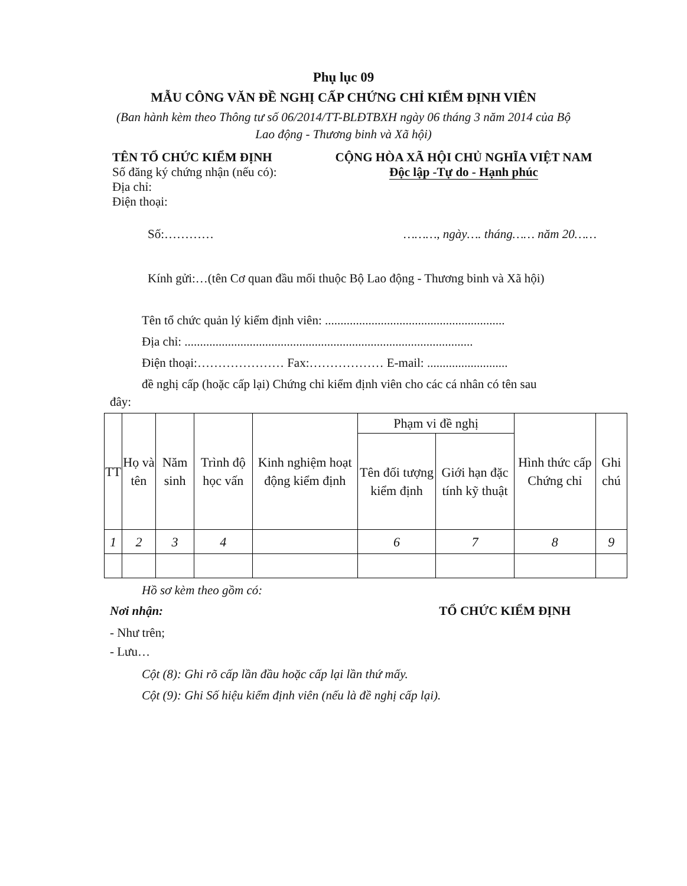Phụ lục 09
MẪU CÔNG VĂN ĐỀ NGHỊ CẤP CHỨNG CHỈ KIỂM ĐỊNH VIÊN
(Ban hành kèm theo Thông tư số 06/2014/TT-BLĐTBXH ngày 06 tháng 3 năm 2014 của Bộ Lao động - Thương binh và Xã hội)
TÊN TỔ CHỨC KIỂM ĐỊNH
Số đăng ký chứng nhận (nếu có):
Địa chỉ:
Điện thoại:
CỘNG HÒA XÃ HỘI CHỦ NGHĨA VIỆT NAM
Độc lập -Tự do - Hạnh phúc
Số:………… ………, ngày…. tháng…… năm 20……
Kính gửi:…(tên Cơ quan đầu mối thuộc Bộ Lao động - Thương binh và Xã hội)
Tên tổ chức quản lý kiểm định viên: ..........................................................
Địa chỉ: .............................................................................................
Điện thoại:………………… Fax:……………… E-mail: ..........................
đề nghị cấp (hoặc cấp lại) Chứng chỉ kiểm định viên cho các cá nhân có tên sau
đây:
| TT | Họ và tên | Năm sinh | Trình độ học vấn | Kinh nghiệm hoạt động kiểm định | Phạm vi đề nghị | | Hình thức cấp Chứng chỉ | Ghi chú |
| --- | --- | --- | --- | --- | --- | --- | --- | --- |
| | | | | | Tên đối tượng kiểm định | Giới hạn đặc tính kỹ thuật | | |
| 1 | 2 | 3 | 4 | | 6 | 7 | 8 | 9 |
Hồ sơ kèm theo gồm có:
Nơi nhận: TỔ CHỨC KIỂM ĐỊNH
- Như trên;
- Lưu…
Cột (8): Ghi rõ cấp lần đầu hoặc cấp lại lần thứ mấy.
Cột (9): Ghi Số hiệu kiểm định viên (nếu là đề nghị cấp lại).